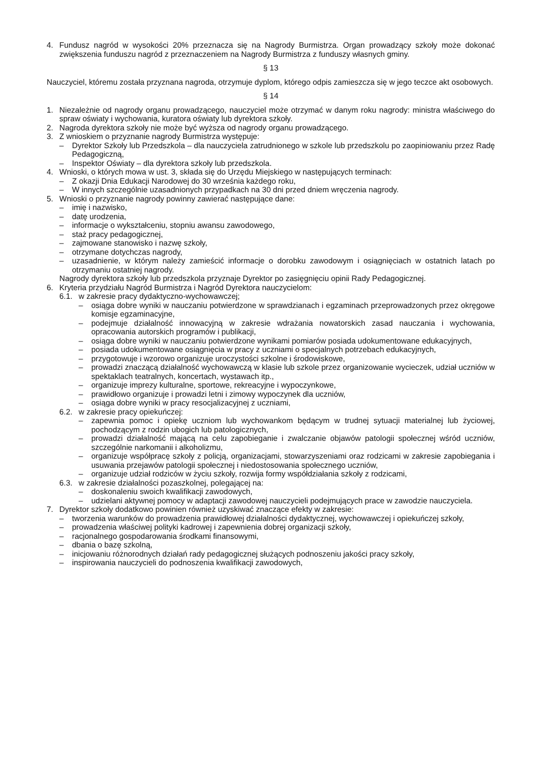4. Fundusz nagród w wysokości 20% przeznacza się na Nagrody Burmistrza. Organ prowadzący szkoły może dokonać zwiększenia funduszu nagród z przeznaczeniem na Nagrody Burmistrza z funduszy własnych gminy.
§ 13
Nauczyciel, któremu została przyznana nagroda, otrzymuje dyplom, którego odpis zamieszcza się w jego teczce akt osobowych.
§ 14
1. Niezależnie od nagrody organu prowadzącego, nauczyciel może otrzymać w danym roku nagrody: ministra właściwego do spraw oświaty i wychowania, kuratora oświaty lub dyrektora szkoły.
2. Nagroda dyrektora szkoły nie może być wyższa od nagrody organu prowadzącego.
3. Z wnioskiem o przyznanie nagrody Burmistrza występuje:
– Dyrektor Szkoły lub Przedszkola – dla nauczyciela zatrudnionego w szkole lub przedszkolu po zaopiniowaniu przez Radę Pedagogiczną,
– Inspektor Oświaty – dla dyrektora szkoły lub przedszkola.
4. Wnioski, o których mowa w ust. 3, składa się do Urzędu Miejskiego w następujących terminach:
– Z okazji Dnia Edukacji Narodowej do 30 września każdego roku,
– W innych szczególnie uzasadnionych przypadkach na 30 dni przed dniem wręczenia nagrody.
5. Wnioski o przyznanie nagrody powinny zawierać następujące dane:
– imię i nazwisko,
– datę urodzenia,
– informacje o wykształceniu, stopniu awansu zawodowego,
– staż pracy pedagogicznej,
– zajmowane stanowisko i nazwę szkoły,
– otrzymane dotychczas nagrody,
– uzasadnienie, w którym należy zamieścić informacje o dorobku zawodowym i osiągnięciach w ostatnich latach po otrzymaniu ostatniej nagrody.
Nagrody dyrektora szkoły lub przedszkola przyznaje Dyrektor po zasięgnięciu opinii Rady Pedagogicznej.
6. Kryteria przydziału Nagród Burmistrza i Nagród Dyrektora nauczycielom:
6.1. w zakresie pracy dydaktyczno-wychowawczej;
– osiąga dobre wyniki w nauczaniu potwierdzone w sprawdzianach i egzaminach przeprowadzonych przez okręgowe komisje egzaminacyjne,
– podejmuje działalność innowacyjną w zakresie wdrażania nowatorskich zasad nauczania i wychowania, opracowania autorskich programów i publikacji,
– osiąga dobre wyniki w nauczaniu potwierdzone wynikami pomiarów posiada udokumentowane edukacyjnych,
– posiada udokumentowane osiągnięcia w pracy z uczniami o specjalnych potrzebach edukacyjnych,
– przygotowuje i wzorowo organizuje uroczystości szkolne i środowiskowe,
– prowadzi znaczącą działalność wychowawczą w klasie lub szkole przez organizowanie wycieczek, udział uczniów w spektaklach teatralnych, koncertach, wystawach itp.,
– organizuje imprezy kulturalne, sportowe, rekreacyjne i wypoczynkowe,
– prawidłowo organizuje i prowadzi letni i zimowy wypoczynek dla uczniów,
– osiąga dobre wyniki w pracy resocjalizacyjnej z uczniami,
6.2. w zakresie pracy opiekuńczej:
– zapewnia pomoc i opiekę uczniom lub wychowankom będącym w trudnej sytuacji materialnej lub życiowej, pochodzącym z rodzin ubogich lub patologicznych,
– prowadzi działalność mającą na celu zapobieganie i zwalczanie objawów patologii społecznej wśród uczniów, szczególnie narkomanii i alkoholizmu,
– organizuje współpracę szkoły z policją, organizacjami, stowarzyszeniami oraz rodzicami w zakresie zapobiegania i usuwania przejawów patologii społecznej i niedostosowania społecznego uczniów,
– organizuje udział rodziców w życiu szkoły, rozwija formy współdziałania szkoły z rodzicami,
6.3. w zakresie działalności pozaszkolnej, polegającej na:
– doskonaleniu swoich kwalifikacji zawodowych,
– udzielani aktywnej pomocy w adaptacji zawodowej nauczycieli podejmujących prace w zawodzie nauczyciela.
7. Dyrektor szkoły dodatkowo powinien również uzyskiwać znaczące efekty w zakresie:
– tworzenia warunków do prowadzenia prawidłowej działalności dydaktycznej, wychowawczej i opiekuńczej szkoły,
– prowadzenia właściwej polityki kadrowej i zapewnienia dobrej organizacji szkoły,
– racjonalnego gospodarowania środkami finansowymi,
– dbania o bazę szkolną,
– inicjowaniu różnorodnych działań rady pedagogicznej służących podnoszeniu jakości pracy szkoły,
– inspirowania nauczycieli do podnoszenia kwalifikacji zawodowych,